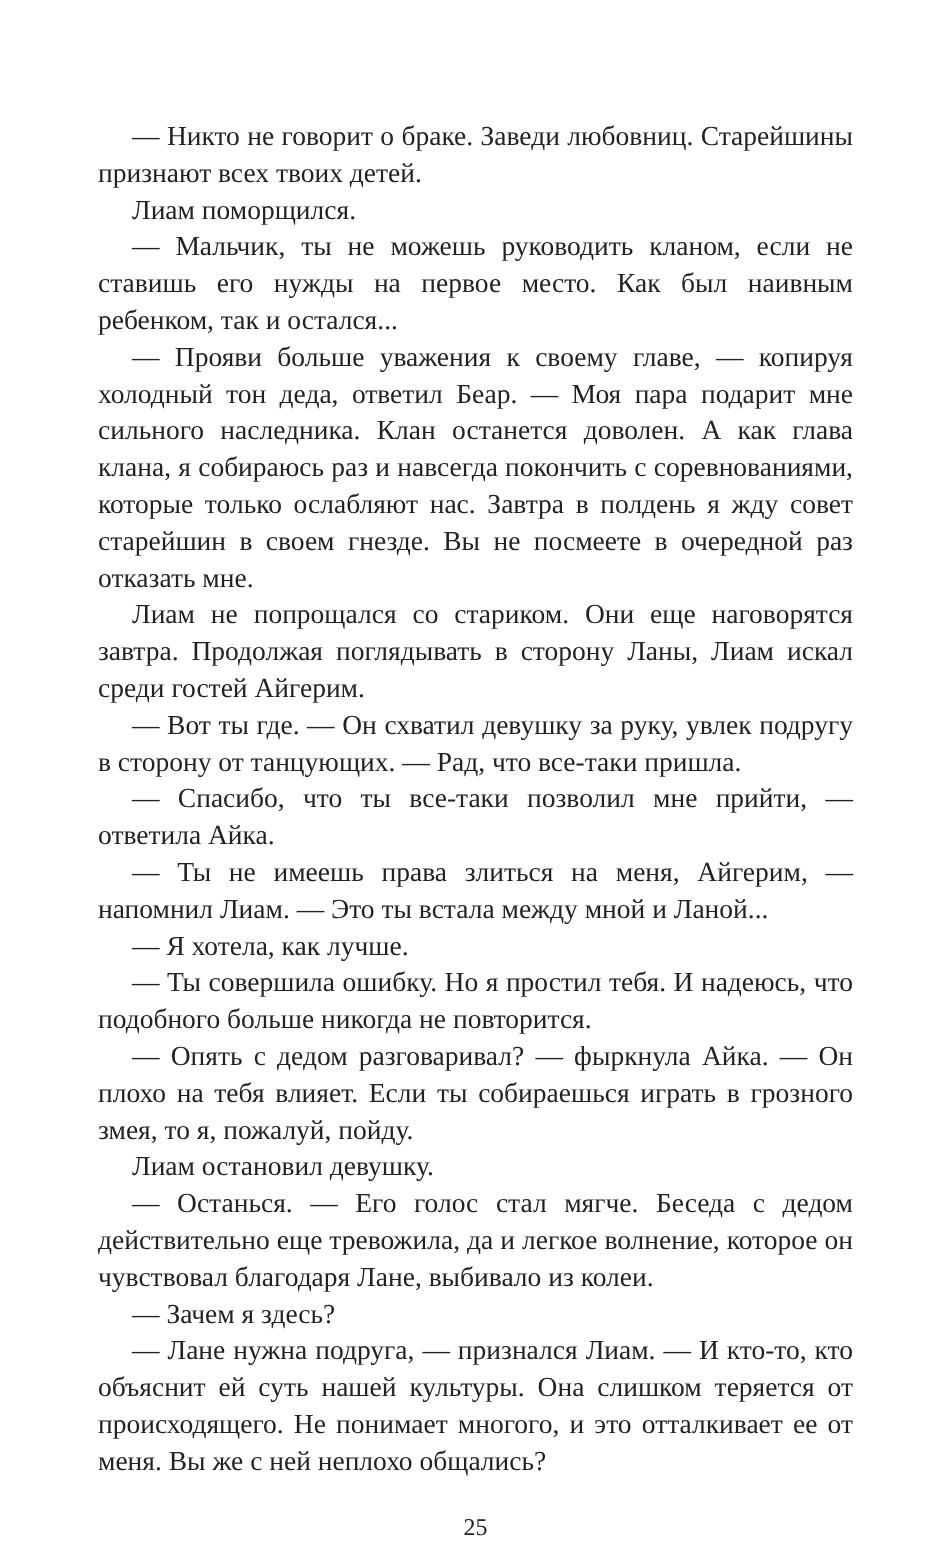— Никто не говорит о браке. Заведи любовниц. Старейшины признают всех твоих детей.
Лиам поморщился.
— Мальчик, ты не можешь руководить кланом, если не ставишь его нужды на первое место. Как был наивным ребенком, так и остался...
— Прояви больше уважения к своему главе, — копируя холодный тон деда, ответил Беар. — Моя пара подарит мне сильного наследника. Клан останется доволен. А как глава клана, я собираюсь раз и навсегда покончить с соревнованиями, которые только ослабляют нас. Завтра в полдень я жду совет старейшин в своем гнезде. Вы не посмеете в очередной раз отказать мне.
Лиам не попрощался со стариком. Они еще наговорятся завтра. Продолжая поглядывать в сторону Ланы, Лиам искал среди гостей Айгерим.
— Вот ты где. — Он схватил девушку за руку, увлек подругу в сторону от танцующих. — Рад, что все-таки пришла.
— Спасибо, что ты все-таки позволил мне прийти, — ответила Айка.
— Ты не имеешь права злиться на меня, Айгерим, — напомнил Лиам. — Это ты встала между мной и Ланой...
— Я хотела, как лучше.
— Ты совершила ошибку. Но я простил тебя. И надеюсь, что подобного больше никогда не повторится.
— Опять с дедом разговаривал? — фыркнула Айка. — Он плохо на тебя влияет. Если ты собираешься играть в грозного змея, то я, пожалуй, пойду.
Лиам остановил девушку.
— Останься. — Его голос стал мягче. Беседа с дедом действительно еще тревожила, да и легкое волнение, которое он чувствовал благодаря Лане, выбивало из колеи.
— Зачем я здесь?
— Лане нужна подруга, — признался Лиам. — И кто-то, кто объяснит ей суть нашей культуры. Она слишком теряется от происходящего. Не понимает многого, и это отталкивает ее от меня. Вы же с ней неплохо общались?
25